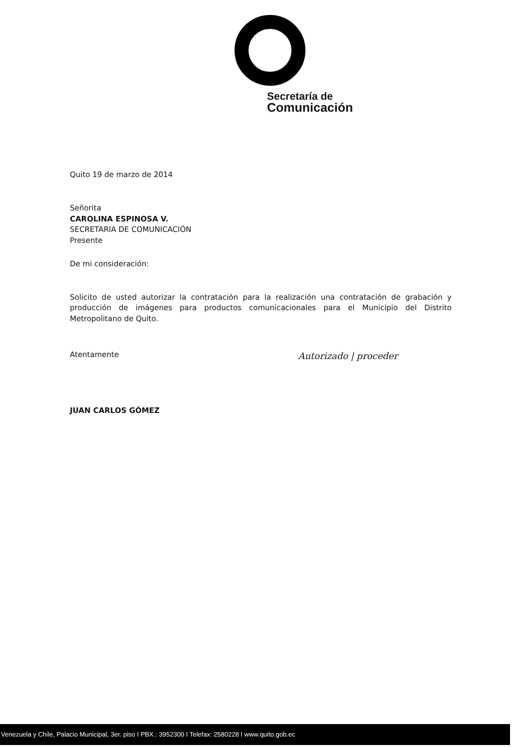Secretaría de
Comunicación
Quito 19 de marzo de 2014
Señorita
CAROLINA ESPINOSA V.
SECRETARIA DE COMUNICACIÓN
Presente
De mi consideración:
Solicito de usted autorizar la contratación para la realización una contratación de grabación y producción de imágenes para productos comunicacionales para el Municipio del Distrito Metropolitano de Quito.
Atentamente
JUAN CARLOS GÓMEZ
Autorizado | proceder
Venezuela y Chile, Palacio Municipal, 3er. piso I PBX.: 3952300 I Telefax: 2580228 I www.quito.gob.ec